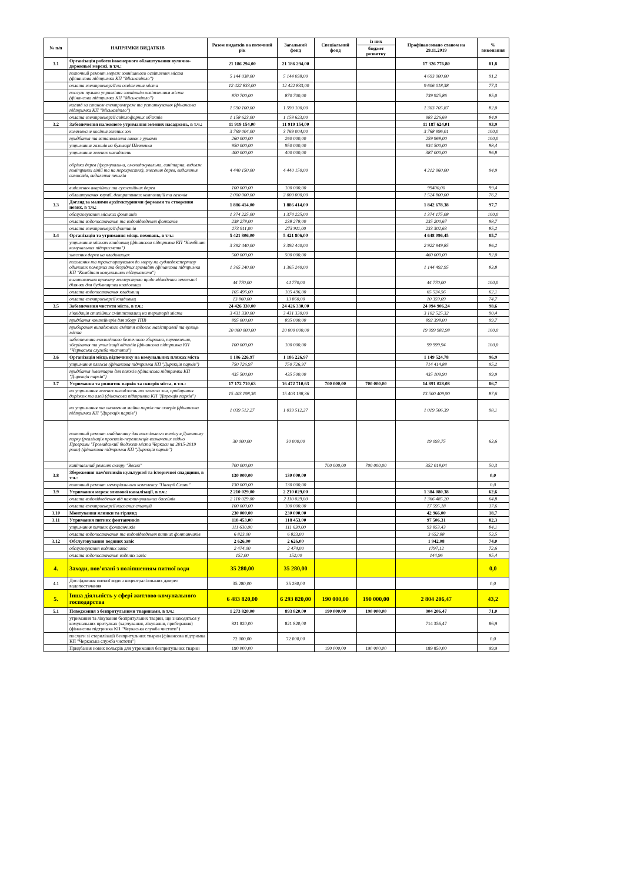| № п/п | НАПРЯМКИ ВИДАТКІВ | Разом видатків на поточний рік | Загальний фонд | Спеціальний фонд | із них | Профінансовано станом на 29.11.2019 | % виконання |
| --- | --- | --- | --- | --- | --- | --- | --- |
| | | | | | бюджет розвитку | | |
| 3.1 | Організація роботи інженерного облаштування вулично-дорожньої мережі, в т.ч.: | 21 186 294,00 | 21 186 294,00 | | | 17 326 776,80 | 81,8 |
| | поточний ремонт мереж зовнішнього освітлення міста (фінансова підтримка КП "Міськсвітло") | 5 144 038,00 | 5 144 038,00 | | | 4 693 900,00 | 91,2 |
| | оплата електроенергії на освітлення міста | 12 422 833,00 | 12 422 833,00 | | | 9 606 018,38 | 77,3 |
| | послуги пульта управління зовнішнім освітленням міста (фінансова підтримка КП "Міськсвітло") | 870 700,00 | 870 700,00 | | | 739 925,86 | 85,0 |
| | нагляд за станом електромереж та устаткування (фінансова підтримка КП "Міськсвітло") | 1 590 100,00 | 1 590 100,00 | | | 1 303 705,87 | 82,0 |
| | оплата електроенергії світлофорних об'єктів | 1 158 623,00 | 1 158 623,00 | | | 983 226,69 | 84,9 |
| 3.2 | Забезпечення належного утримання зелених насаджень, в т.ч.: | 11 919 154,00 | 11 919 154,00 | | | 11 187 624,01 | 93,9 |
| | комплексне косіння зелених зон | 3 769 004,00 | 3 769 004,00 | | | 3 768 996,01 | 100,0 |
| | придбання та встановлення лавок з урнами | 260 000,00 | 260 000,00 | | | 259 968,00 | 100,0 |
| | утримання газонів на бульварі Шевченка | 950 000,00 | 950 000,00 | | | 934 500,00 | 98,4 |
| | утримання зелених насаджень | 400 000,00 | 400 000,00 | | | 387 000,00 | 96,8 |
| | обрізка дерев (формувальна, омолоджувальна, санітарна, вздовж повітряних ліній та на перехрестях), знесення дерев, видалення самосівів, видалення пеньків | 4 440 150,00 | 4 440 150,00 | | | 4 212 960,00 | 94,9 |
| | видалення аварійних та сухостійних дерев | 100 000,00 | 100 000,00 | | | 99400,00 | 99,4 |
| | облаштування клумб, декоративних композицій та газонів | 2 000 000,00 | 2 000 000,00 | | | 1 524 800,00 | 76,2 |
| 3.3 | Догляд за малими архітектурними формами та створення нових, в т.ч.: | 1 886 414,00 | 1 886 414,00 | | | 1 842 678,38 | 97,7 |
| | обслуговування міських фонтанів | 1 374 225,00 | 1 374 225,00 | | | 1 374 175,08 | 100,0 |
| | оплата водопостачання та водовідведення фонтанів | 238 278,00 | 238 278,00 | | | 235 200,67 | 98,7 |
| | оплата електроенергії фонтанів | 273 911,00 | 273 911,00 | | | 233 302,63 | 85,2 |
| 3.4 | Організація та утримання місць поховань, в т.ч.: | 5 421 806,00 | 5 421 806,00 | | | 4 648 096,45 | 85,7 |
| | утримання міських кладовищ (фінансова підтримка КП "Комбінат комунальних підприємств") | 3 392 440,00 | 3 392 440,00 | | | 2 922 949,85 | 86,2 |
| | знесення дерев на кладовищах | 500 000,00 | 500 000,00 | | | 460 000,00 | 92,0 |
| | поховання та транспортування до моргу на судмедекспертизу одиноких померлих та безрідних громадян (фінансова підтримка КП "Комбінат комунальних підприємств") | 1 365 240,00 | 1 365 240,00 | | | 1 144 492,95 | 83,8 |
| | виготовлення проекту землеустрою щодо відведення земельної ділянки для будівництва кладовища | 44 770,00 | 44 770,00 | | | 44 770,00 | 100,0 |
| | оплата водопостачання кладовищ | 105 496,00 | 105 496,00 | | | 65 524,56 | 62,1 |
| | оплата електроенергії кладовищ | 13 860,00 | 13 860,00 | | | 10 359,09 | 74,7 |
| 3.5 | Забезпечення чистоти міста, в т.ч.: | 24 426 330,00 | 24 426 330,00 | | | 24 094 906,24 | 98,6 |
| | ліквідація стихійних сміттєзвалищ на території міста | 3 431 330,00 | 3 431 330,00 | | | 3 102 525,32 | 90,4 |
| | придбання контейнерів для збору ТПВ | 895 000,00 | 895 000,00 | | | 892 398,00 | 99,7 |
| | прибирання випадкового сміття вздовж магістралей та вулиць міста | 20 000 000,00 | 20 000 000,00 | | | 19 999 982,98 | 100,0 |
| | забезпечення екологічного безпечного збирання, перевезення, зберігання та утилізації відходів (фінансова підтримка КП "Черкаська служба чистоти") | 100 000,00 | 100 000,00 | | | 99 999,94 | 100,0 |
| 3.6 | Організація місць відпочинку на комунальних пляжах міста | 1 186 226,97 | 1 186 226,97 | | | 1 149 524,78 | 96,9 |
| | утримання пляжів (фінансова підтримка КП "Дирекція парків") | 750 726,97 | 750 726,97 | | | 714 414,88 | 95,2 |
| | придбання інвентарю для пляжів (фінансова підтримка КП "Дирекція парків") | 435 500,00 | 435 500,00 | | | 435 109,90 | 99,9 |
| 3.7 | Утримання та розвиток парків та скверів міста, в т.ч.: | 17 172 710,63 | 16 472 710,63 | 700 000,00 | 700 000,00 | 14 891 028,08 | 86,7 |
| | на утримання зелених насаджень та зелених зон, прибирання доріжок та алей (фінансова підтримка КП "Дирекція парків") | 15 403 198,36 | 15 403 198,36 | | | 13 500 409,90 | 87,6 |
| | на утримання та оновлення майна парків та скверів (фінансова підтримка КП "Дирекція парків") | 1 039 512,27 | 1 039 512,27 | | | 1 019 506,39 | 98,1 |
| | поточний ремонт майданчику для настільного тенісу в Дитячому парку (реалізація проектів-переможців визначених згідно Програми "Громадський бюджет міста Черкаси на 2015-2019 роки) (фінансова підтримка КП "Дирекція парків") | 30 000,00 | 30 000,00 | | | 19 093,75 | 63,6 |
| | капітальний ремонт скверу "Весна" | 700 000,00 | | 700 000,00 | 700 000,00 | 352 018,04 | 50,3 |
| 3.8 | Збереження пам'ятників культурної та історичної спадщини, в т.ч.: | 130 000,00 | 130 000,00 | | | | 0,0 |
| | поточний ремонт меморіального комплексу "Пагорб Слави" | 130 000,00 | 130 000,00 | | | | 0,0 |
| 3.9 | Утримання мереж зливової каналізації, в т.ч.: | 2 210 029,00 | 2 210 029,00 | | | 1 384 080,38 | 62,6 |
| | оплата водовідведення від накопичувальних басейнів | 2 110 029,00 | 2 110 029,00 | | | 1 366 485,20 | 64,8 |
| | оплата електроенергії насосних станцій | 100 000,00 | 100 000,00 | | | 17 595,18 | 17,6 |
| 3.10 | Монтування ялинки та гірлянд | 230 000,00 | 230 000,00 | | | 42 966,00 | 18,7 |
| 3.11 | Утримання питних фонтанчиків | 118 453,00 | 118 453,00 | | | 97 506,31 | 82,3 |
| | утримання питних фонтанчиків | 111 630,00 | 111 630,00 | | | 93 853,43 | 84,1 |
| | оплата водопостачання та водовідведення питних фонтанчиків | 6 823,00 | 6 823,00 | | | 3 652,88 | 53,5 |
| 3.12 | Обслуговування водяних завіс | 2 626,00 | 2 626,00 | | | 1 942,08 | 74,0 |
| | обслуговування водяних завіс | 2 474,00 | 2 474,00 | | | 1797,12 | 72,6 |
| | оплата водопостачання водяних завіс | 152,00 | 152,00 | | | 144,96 | 95,4 |
| 4. | Заходи, пов’язані з поліпшенням питної води | 35 280,00 | 35 280,00 | | | | 0,0 |
| 4.1 | Дослідження питної води з нецентралізованих джерел водопостачання | 35 280,00 | 35 280,00 | | | | 0,0 |
| 5. | Інша діяльність у сфері житлово-комунального господарства | 6 483 820,00 | 6 293 820,00 | 190 000,00 | 190 000,00 | 2 804 206,47 | 43,2 |
| 5.1 | Поводження з безпритульними тваринами, в т.ч.: | 1 273 820,00 | 893 820,00 | 190 000,00 | 190 000,00 | 904 206,47 | 71,0 |
| | утримання та лікування безпритульних тварин, що знаходяться у комунальних притулках (харчування, лікування, прибирання) (фінансова підтримка КП "Черкаська служба чистоти") | 821 820,00 | 821 820,00 | | | 714 356,47 | 86,9 |
| | послуги зі стерилізації безпритульних тварин (фінансова підтримка КП "Черкаська служба чистоти") | 72 000,00 | 72 000,00 | | | | 0,0 |
| | Придбання нових вольєрів для утримання безпритульних тварин | 190 000,00 | | 190 000,00 | 190 000,00 | 189 850,00 | 99,9 |